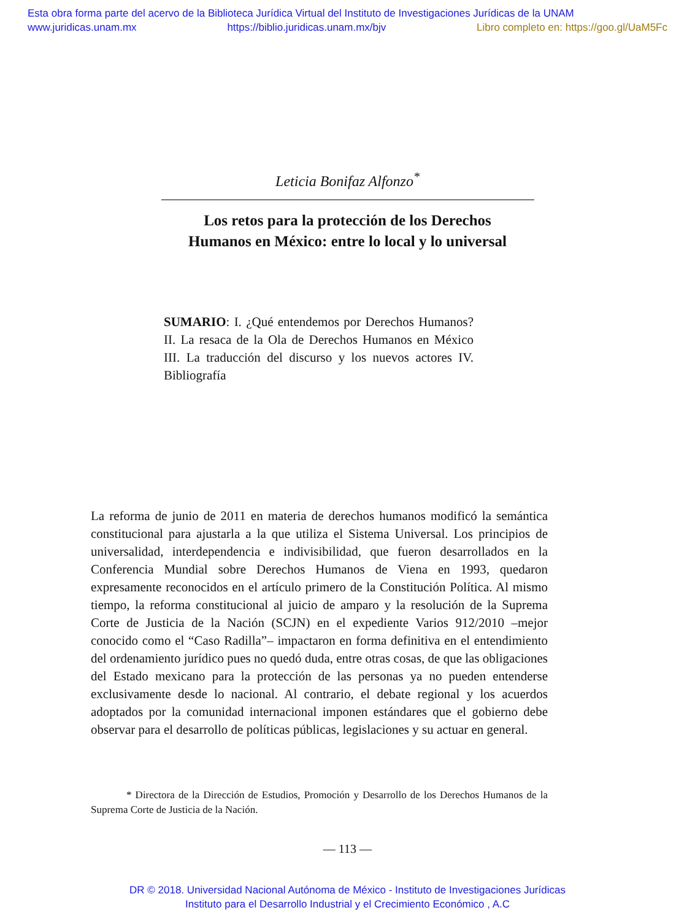Esta obra forma parte del acervo de la Biblioteca Jurídica Virtual del Instituto de Investigaciones Jurídicas de la UNAM
www.juridicas.unam.mx https://biblio.juridicas.unam.mx/bjv Libro completo en: https://goo.gl/UaM5Fc
Leticia Bonifaz Alfonzo<sup>*</sup>
Los retos para la protección de los Derechos
Humanos en México: entre lo local y lo universal
SUMARIO: I. ¿Qué entendemos por Derechos Humanos? II. La resaca de la Ola de Derechos Humanos en México III. La traducción del discurso y los nuevos actores IV. Bibliografía
La reforma de junio de 2011 en materia de derechos humanos modificó la semántica constitucional para ajustarla a la que utiliza el Sistema Universal. Los principios de universalidad, interdependencia e indivisibilidad, que fueron desarrollados en la Conferencia Mundial sobre Derechos Humanos de Viena en 1993, quedaron expresamente reconocidos en el artículo primero de la Constitución Política. Al mismo tiempo, la reforma constitucional al juicio de amparo y la resolución de la Suprema Corte de Justicia de la Nación (SCJN) en el expediente Varios 912/2010 –mejor conocido como el “Caso Radilla”– impactaron en forma definitiva en el entendimiento del ordenamiento jurídico pues no quedó duda, entre otras cosas, de que las obligaciones del Estado mexicano para la protección de las personas ya no pueden entenderse exclusivamente desde lo nacional. Al contrario, el debate regional y los acuerdos adoptados por la comunidad internacional imponen estándares que el gobierno debe observar para el desarrollo de políticas públicas, legislaciones y su actuar en general.
* Directora de la Dirección de Estudios, Promoción y Desarrollo de los Derechos Humanos de la Suprema Corte de Justicia de la Nación.
— 113 —
DR © 2018. Universidad Nacional Autónoma de México - Instituto de Investigaciones Jurídicas
Instituto para el Desarrollo Industrial y el Crecimiento Económico , A.C